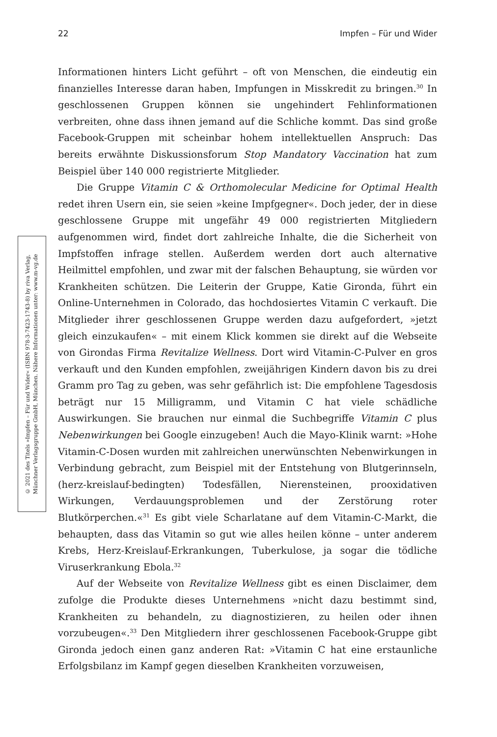22 Impfen – Für und Wider
© 2021 des Titels »Impfen – Für und Wider« (ISBN 978-3-7423-1743-8) by riva Verlag,
Münchner Verlagsgruppe GmbH, München. Nähere Informationen unter: www.m-vg.de
Informationen hinters Licht geführt – oft von Menschen, die eindeutig ein finanzielles Interesse daran haben, Impfungen in Misskredit zu bringen.<sup>30</sup> In geschlossenen Gruppen können sie ungehindert Fehlinformationen verbreiten, ohne dass ihnen jemand auf die Schliche kommt. Das sind große Facebook-Gruppen mit scheinbar hohem intellektuellen Anspruch: Das bereits erwähnte Diskussionsforum Stop Mandatory Vaccination hat zum Beispiel über 140 000 registrierte Mitglieder.
Die Gruppe Vitamin C & Orthomolecular Medicine for Optimal Health redet ihren Usern ein, sie seien »keine Impfgegner«. Doch jeder, der in diese geschlossene Gruppe mit ungefähr 49 000 registrierten Mitgliedern aufgenommen wird, findet dort zahlreiche Inhalte, die die Sicherheit von Impfstoffen infrage stellen. Außerdem werden dort auch alternative Heilmittel empfohlen, und zwar mit der falschen Behauptung, sie würden vor Krankheiten schützen. Die Leiterin der Gruppe, Katie Gironda, führt ein Online-Unternehmen in Colorado, das hochdosiertes Vitamin C verkauft. Die Mitglieder ihrer geschlossenen Gruppe werden dazu aufgefordert, »jetzt gleich einzukaufen« – mit einem Klick kommen sie direkt auf die Webseite von Girondas Firma Revitalize Wellness. Dort wird Vitamin-C-Pulver en gros verkauft und den Kunden empfohlen, zweijährigen Kindern davon bis zu drei Gramm pro Tag zu geben, was sehr gefährlich ist: Die empfohlene Tagesdosis beträgt nur 15 Milligramm, und Vitamin C hat viele schädliche Auswirkungen. Sie brauchen nur einmal die Suchbegriffe Vitamin C plus Nebenwirkungen bei Google einzugeben! Auch die Mayo-Klinik warnt: »Hohe Vitamin-C-Dosen wurden mit zahlreichen unerwünschten Nebenwirkungen in Verbindung gebracht, zum Beispiel mit der Entstehung von Blutgerinnseln, (herz-kreislauf-bedingten) Todesfällen, Nierensteinen, prooxidativen Wirkungen, Verdauungsproblemen und der Zerstörung roter Blutkörperchen.«<sup>31</sup> Es gibt viele Scharlatane auf dem Vitamin-C-Markt, die behaupten, dass das Vitamin so gut wie alles heilen könne – unter anderem Krebs, Herz-Kreislauf-Erkrankungen, Tuberkulose, ja sogar die tödliche Viruserkrankung Ebola.<sup>32</sup>
Auf der Webseite von Revitalize Wellness gibt es einen Disclaimer, dem zufolge die Produkte dieses Unternehmens »nicht dazu bestimmt sind, Krankheiten zu behandeln, zu diagnostizieren, zu heilen oder ihnen vorzubeugen«.<sup>33</sup> Den Mitgliedern ihrer geschlossenen Facebook-Gruppe gibt Gironda jedoch einen ganz anderen Rat: »Vitamin C hat eine erstaunliche Erfolgsbilanz im Kampf gegen dieselben Krankheiten vorzuweisen,